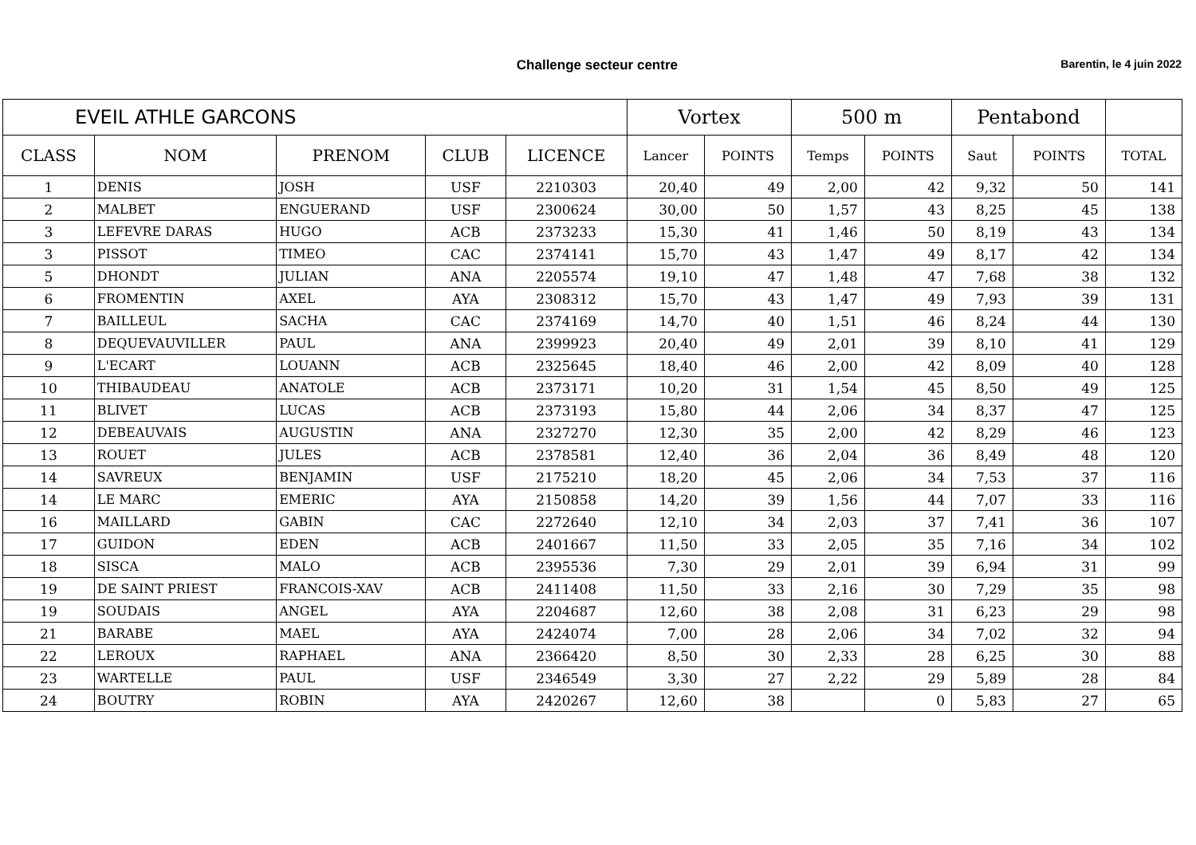Challenge secteur centre
Barentin, le 4 juin 2022
| EVEIL ATHLE GARCONS | | | | | Vortex | | 500 m | | Pentabond | | |
| --- | --- | --- | --- | --- | --- | --- | --- | --- | --- | --- | --- |
| CLASS | NOM | PRENOM | CLUB | LICENCE | Lancer | POINTS | Temps | POINTS | Saut | POINTS | TOTAL |
| 1 | DENIS | JOSH | USF | 2210303 | 20,40 | 49 | 2,00 | 42 | 9,32 | 50 | 141 |
| 2 | MALBET | ENGUERAND | USF | 2300624 | 30,00 | 50 | 1,57 | 43 | 8,25 | 45 | 138 |
| 3 | LEFEVRE DARAS | HUGO | ACB | 2373233 | 15,30 | 41 | 1,46 | 50 | 8,19 | 43 | 134 |
| 3 | PISSOT | TIMEO | CAC | 2374141 | 15,70 | 43 | 1,47 | 49 | 8,17 | 42 | 134 |
| 5 | DHONDT | JULIAN | ANA | 2205574 | 19,10 | 47 | 1,48 | 47 | 7,68 | 38 | 132 |
| 6 | FROMENTIN | AXEL | AYA | 2308312 | 15,70 | 43 | 1,47 | 49 | 7,93 | 39 | 131 |
| 7 | BAILLEUL | SACHA | CAC | 2374169 | 14,70 | 40 | 1,51 | 46 | 8,24 | 44 | 130 |
| 8 | DEQUEVAUVILLER | PAUL | ANA | 2399923 | 20,40 | 49 | 2,01 | 39 | 8,10 | 41 | 129 |
| 9 | L'ECART | LOUANN | ACB | 2325645 | 18,40 | 46 | 2,00 | 42 | 8,09 | 40 | 128 |
| 10 | THIBAUDEAU | ANATOLE | ACB | 2373171 | 10,20 | 31 | 1,54 | 45 | 8,50 | 49 | 125 |
| 11 | BLIVET | LUCAS | ACB | 2373193 | 15,80 | 44 | 2,06 | 34 | 8,37 | 47 | 125 |
| 12 | DEBEAUVAIS | AUGUSTIN | ANA | 2327270 | 12,30 | 35 | 2,00 | 42 | 8,29 | 46 | 123 |
| 13 | ROUET | JULES | ACB | 2378581 | 12,40 | 36 | 2,04 | 36 | 8,49 | 48 | 120 |
| 14 | SAVREUX | BENJAMIN | USF | 2175210 | 18,20 | 45 | 2,06 | 34 | 7,53 | 37 | 116 |
| 14 | LE MARC | EMERIC | AYA | 2150858 | 14,20 | 39 | 1,56 | 44 | 7,07 | 33 | 116 |
| 16 | MAILLARD | GABIN | CAC | 2272640 | 12,10 | 34 | 2,03 | 37 | 7,41 | 36 | 107 |
| 17 | GUIDON | EDEN | ACB | 2401667 | 11,50 | 33 | 2,05 | 35 | 7,16 | 34 | 102 |
| 18 | SISCA | MALO | ACB | 2395536 | 7,30 | 29 | 2,01 | 39 | 6,94 | 31 | 99 |
| 19 | DE SAINT PRIEST | FRANCOIS-XAV | ACB | 2411408 | 11,50 | 33 | 2,16 | 30 | 7,29 | 35 | 98 |
| 19 | SOUDAIS | ANGEL | AYA | 2204687 | 12,60 | 38 | 2,08 | 31 | 6,23 | 29 | 98 |
| 21 | BARABE | MAEL | AYA | 2424074 | 7,00 | 28 | 2,06 | 34 | 7,02 | 32 | 94 |
| 22 | LEROUX | RAPHAEL | ANA | 2366420 | 8,50 | 30 | 2,33 | 28 | 6,25 | 30 | 88 |
| 23 | WARTELLE | PAUL | USF | 2346549 | 3,30 | 27 | 2,22 | 29 | 5,89 | 28 | 84 |
| 24 | BOUTRY | ROBIN | AYA | 2420267 | 12,60 | 38 | | 0 | 5,83 | 27 | 65 |